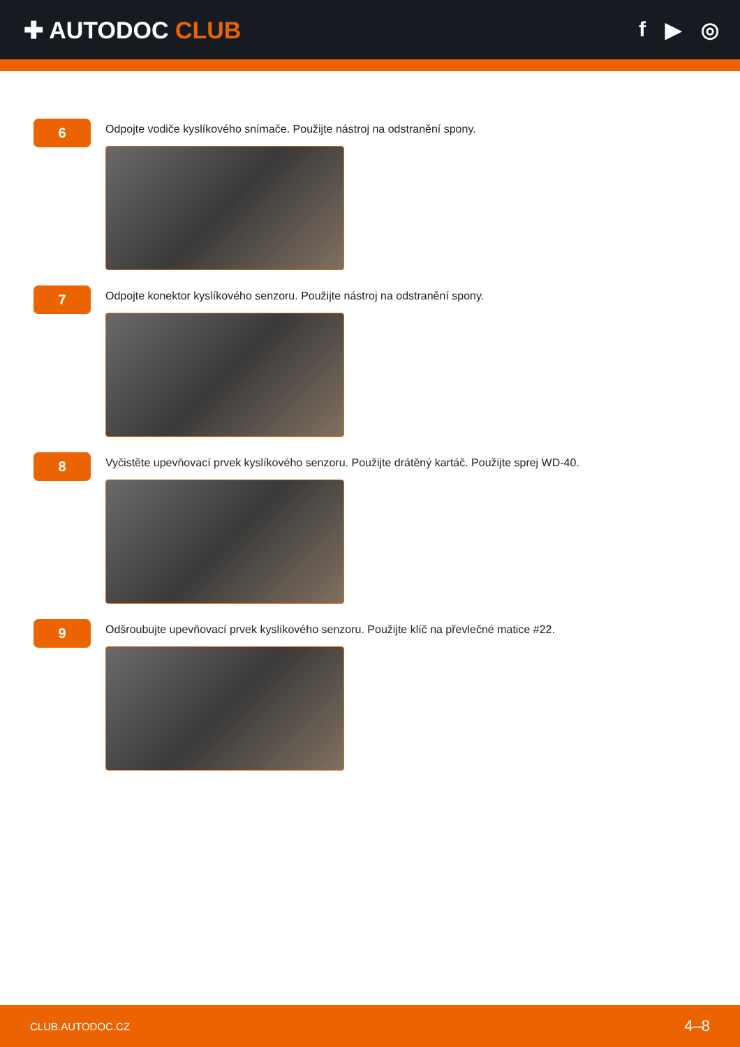✚ AUTODOC CLUB f ▶ ◎
6
Odpojte vodiče kyslíkového snímače. Použijte nástroj na odstranění spony.
7
Odpojte konektor kyslíkového senzoru. Použijte nástroj na odstranění spony.
8
Vyčistěte upevňovací prvek kyslíkového senzoru. Použijte drátěný kartáč. Použijte sprej WD-40.
9
Odšroubujte upevňovací prvek kyslíkového senzoru. Použijte klíč na převlečné matice #22.
CLUB.AUTODOC.CZ 4–8